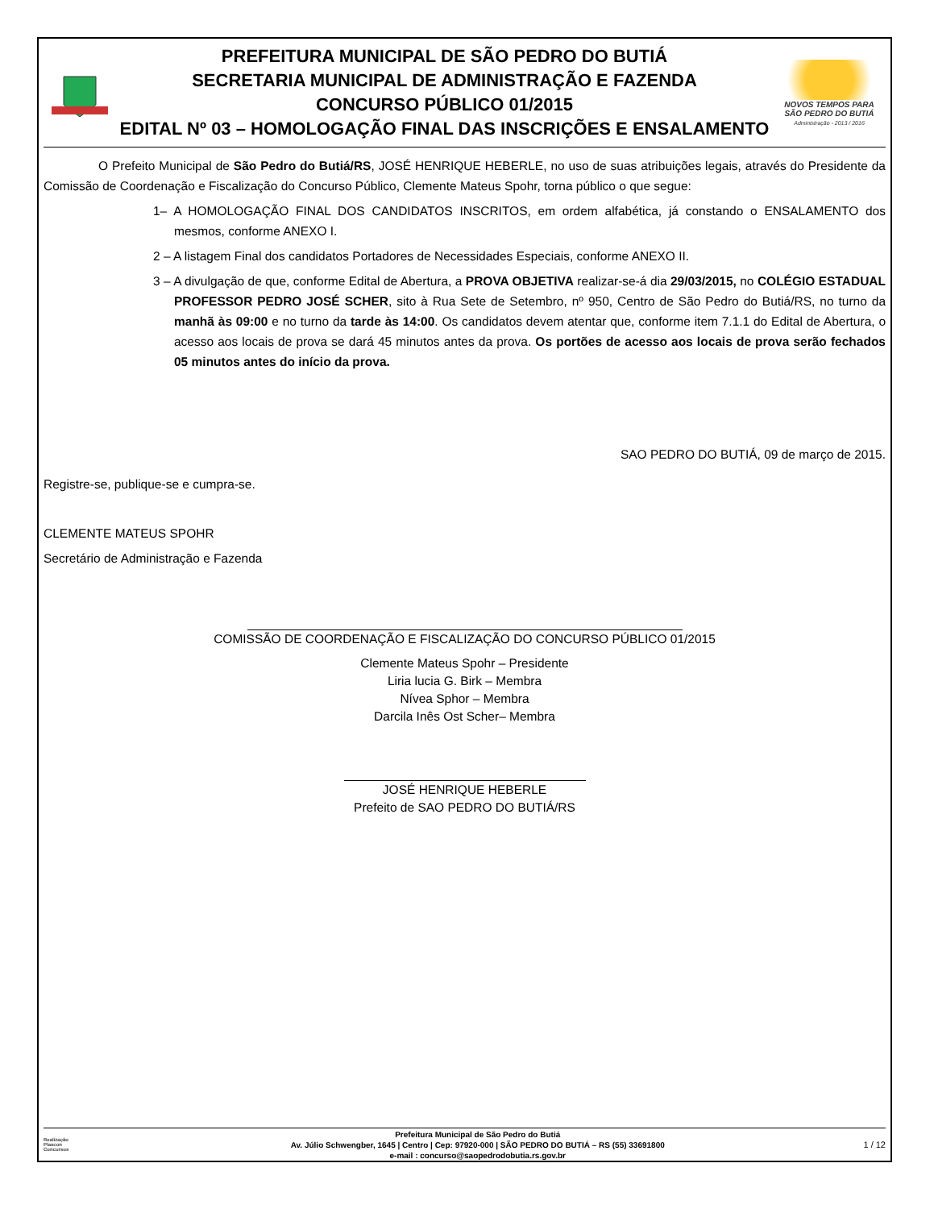PREFEITURA MUNICIPAL DE SÃO PEDRO DO BUTIÁ
SECRETARIA MUNICIPAL DE ADMINISTRAÇÃO E FAZENDA
CONCURSO PÚBLICO 01/2015
EDITAL Nº 03 – HOMOLOGAÇÃO FINAL DAS INSCRIÇÕES E ENSALAMENTO
NOVOS TEMPOS PARA
SÃO PEDRO DO BUTIÁ
Administração - 2013 / 2016
O Prefeito Municipal de São Pedro do Butiá/RS, JOSÉ HENRIQUE HEBERLE, no uso de suas atribuições legais, através do Presidente da Comissão de Coordenação e Fiscalização do Concurso Público, Clemente Mateus Spohr, torna público o que segue:
1– A HOMOLOGAÇÃO FINAL DOS CANDIDATOS INSCRITOS, em ordem alfabética, já constando o ENSALAMENTO dos mesmos, conforme ANEXO I.
2 – A listagem Final dos candidatos Portadores de Necessidades Especiais, conforme ANEXO II.
3 – A divulgação de que, conforme Edital de Abertura, a PROVA OBJETIVA realizar-se-á dia 29/03/2015, no COLÉGIO ESTADUAL PROFESSOR PEDRO JOSÉ SCHER, sito à Rua Sete de Setembro, nº 950, Centro de São Pedro do Butiá/RS, no turno da manhã às 09:00 e no turno da tarde às 14:00. Os candidatos devem atentar que, conforme item 7.1.1 do Edital de Abertura, o acesso aos locais de prova se dará 45 minutos antes da prova. Os portões de acesso aos locais de prova serão fechados 05 minutos antes do início da prova.
SAO PEDRO DO BUTIÁ, 09 de março de 2015.
Registre-se, publique-se e cumpra-se.
CLEMENTE MATEUS SPOHR
Secretário de Administração e Fazenda
COMISSÃO DE COORDENAÇÃO E FISCALIZAÇÃO DO CONCURSO PÚBLICO 01/2015
Clemente Mateus Spohr – Presidente
Liria lucia G. Birk – Membra
Nívea Sphor – Membra
Darcila Inês Ost Scher– Membra
JOSÉ HENRIQUE HEBERLE
Prefeito de SAO PEDRO DO BUTIÁ/RS
Realização
Plascon
Concursos
Prefeitura Municipal de São Pedro do Butiá
Av. Júlio Schwengber, 1645 | Centro | Cep: 97920-000 | SÃO PEDRO DO BUTIÁ – RS (55) 33691800
e-mail : concurso@saopedrodobutia.rs.gov.br
1 / 12